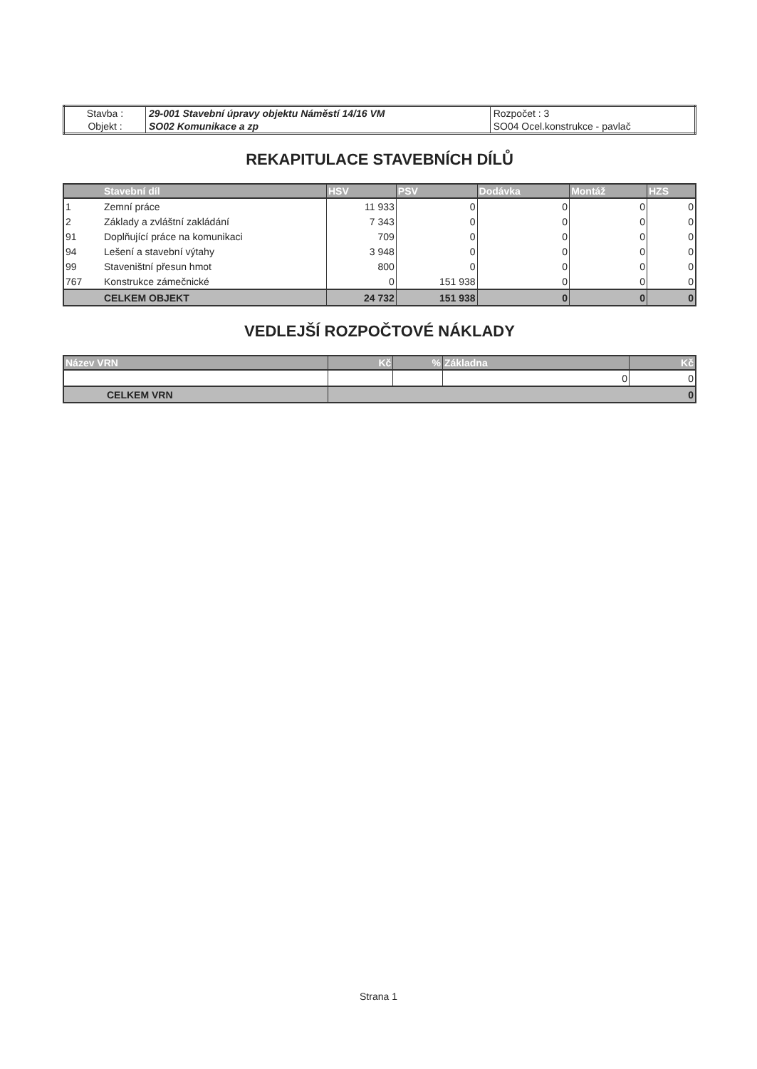| Stavba : | 29-001 Stavební úpravy objektu Náměstí 14/16 VM | Rozpočet : 3 |
| Objekt : | SO02 Komunikace a zp | SO04 Ocel.konstrukce - pavlač |
REKAPITULACE STAVEBNÍCH DÍLŮ
| | Stavební díl | HSV | PSV | Dodávka | Montáž | HZS |
| --- | --- | --- | --- | --- | --- | --- |
| 1 | Zemní práce | 11 933 | 0 | 0 | 0 | 0 |
| 2 | Základy a zvláštní zakládání | 7 343 | 0 | 0 | 0 | 0 |
| 91 | Doplňující práce na komunikaci | 709 | 0 | 0 | 0 | 0 |
| 94 | Lešení a stavební výtahy | 3 948 | 0 | 0 | 0 | 0 |
| 99 | Staveništní přesun hmot | 800 | 0 | 0 | 0 | 0 |
| 767 | Konstrukce zámečnické | 0 | 151 938 | 0 | 0 | 0 |
| | CELKEM OBJEKT | 24 732 | 151 938 | 0 | 0 | 0 |
VEDLEJŠÍ ROZPOČTOVÉ NÁKLADY
| Název VRN | Kč | % | Základna | Kč |
| --- | --- | --- | --- | --- |
| | | | 0 | 0 |
| CELKEM VRN | 0 | | | |
Strana 1